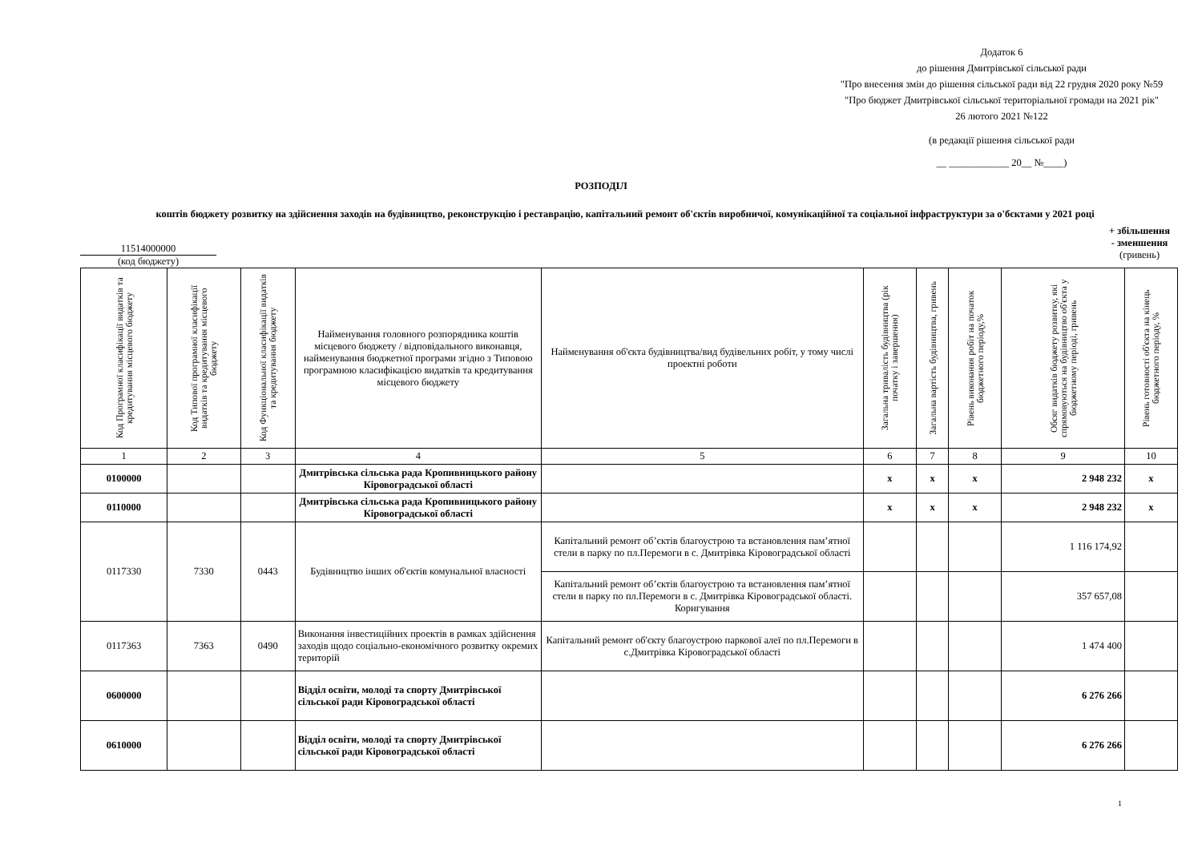Додаток 6
до рішення Дмитрівської сільської ради
"Про внесення змін до рішення сільської ради від 22 грудня 2020 року №59
"Про бюджет Дмитрівської сільської територіальної громади на 2021 рік"
26 лютого 2021 №122
(в редакції рішення сільської ради
__ ____________ 20__ №____)
РОЗПОДІЛ
коштів бюджету розвитку на здійснення заходів на будівництво, реконструкцію і реставрацію, капітальний ремонт об'єктів виробничої, комунікаційної та соціальної інфраструктури за о'бєктами у 2021 році
11514000000
(код бюджету)
+ збільшення
- зменшення
(гривень)
| Код Програмної класифікації видатків та кредитування місцевого бюджету | Код Типової програмної класифікації видатків та кредитування місцевого бюджету | Код Функціональної класифікації видатків та кредитування бюджету | Найменування головного розпорядника коштів місцевого бюджету / відповідального виконавця, найменування бюджетної програми згідно з Типовою програмною класифікацією видатків та кредитування місцевого бюджету | Найменування об'єкта будівництва/вид будівельних робіт, у тому числі проектні роботи | Загальна тривалість будівництва (рік початку і завершення) | Загальна вартість будівництва, гривень | Рівень виконання робіт на початок бюджетного періоду,% | Обсяг видатків бюджету розвитку, які спрямовуються на будівництво об'єкта у бюджетному періоді, гривень | Рівень готовності об'єкта на кінець бюджетного періоду, % |
| --- | --- | --- | --- | --- | --- | --- | --- | --- | --- |
| 1 | 2 | 3 | 4 | 5 | 6 | 7 | 8 | 9 | 10 |
| 0100000 | | | Дмитрівська сільська рада Кропивницького району Кіровоградської області | | х | х | х | 2 948 232 | х |
| 0110000 | | | Дмитрівська сільська рада Кропивницького району Кіровоградської області | | х | х | х | 2 948 232 | х |
| 0117330 | 7330 | 0443 | Будівництво інших об'єктів комунальної власності | Капітальний ремонт об’єктів благоустрою та встановлення пам’ятної стели в парку по пл.Перемоги в с. Дмитрівка Кіровоградської області | | | | 1 116 174,92 | |
| | | | | Капітальний ремонт об’єктів благоустрою та встановлення пам’ятної стели в парку по пл.Перемоги в с. Дмитрівка Кіровоградської області. Коригування | | | | 357 657,08 | |
| 0117363 | 7363 | 0490 | Виконання інвестиційних проектів в рамках здійснення заходів щодо соціально-економічного розвитку окремих територій | Капітальний ремонт об'єкту благоустрою паркової алеї по пл.Перемоги в с.Дмитрівка Кіровоградської області | | | | 1 474 400 | |
| 0600000 | | | Відділ освіти, молоді та спорту Дмитрівської сільської ради Кіровоградської області | | | | | 6 276 266 | |
| 0610000 | | | Відділ освіти, молоді та спорту Дмитрівської сільської ради Кіровоградської області | | | | | 6 276 266 | |
1